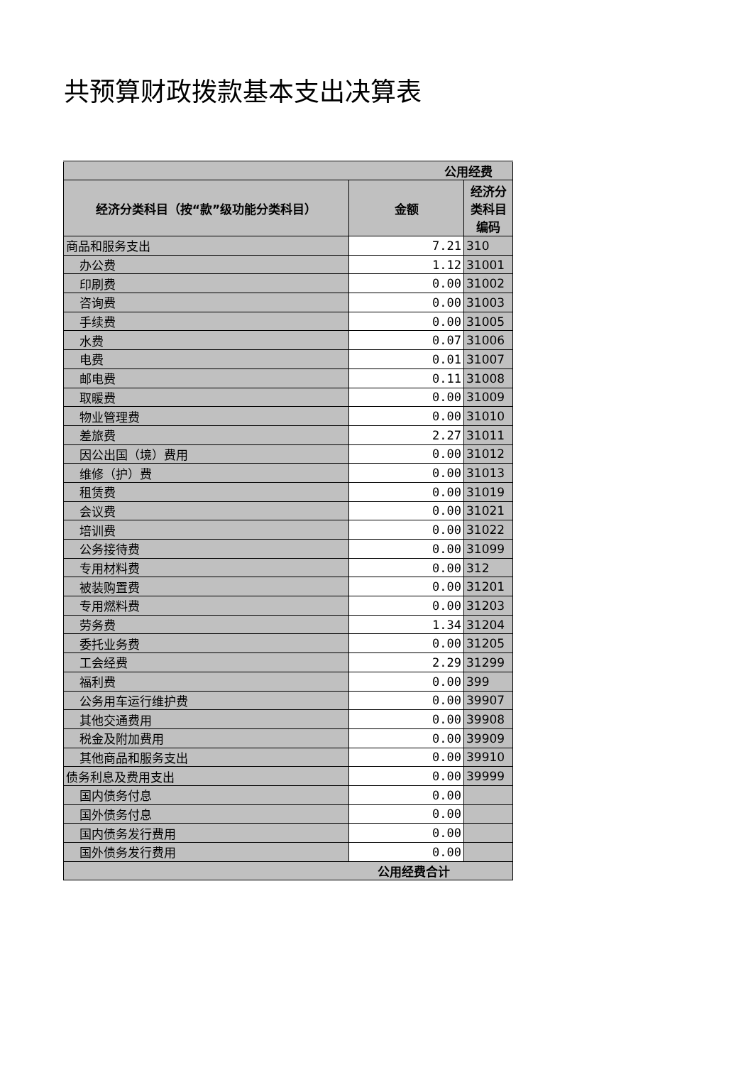共预算财政拨款基本支出决算表
| 公用经费 | | |
| --- | --- | --- |
| 经济分类科目（按“款”级功能分类科目） | 金额 | 经济分类科目编码 |
| 商品和服务支出 | 7.21 | 310 |
| 办公费 | 1.12 | 31001 |
| 印刷费 | 0.00 | 31002 |
| 咨询费 | 0.00 | 31003 |
| 手续费 | 0.00 | 31005 |
| 水费 | 0.07 | 31006 |
| 电费 | 0.01 | 31007 |
| 邮电费 | 0.11 | 31008 |
| 取暖费 | 0.00 | 31009 |
| 物业管理费 | 0.00 | 31010 |
| 差旅费 | 2.27 | 31011 |
| 因公出国（境）费用 | 0.00 | 31012 |
| 维修（护）费 | 0.00 | 31013 |
| 租赁费 | 0.00 | 31019 |
| 会议费 | 0.00 | 31021 |
| 培训费 | 0.00 | 31022 |
| 公务接待费 | 0.00 | 31099 |
| 专用材料费 | 0.00 | 312 |
| 被装购置费 | 0.00 | 31201 |
| 专用燃料费 | 0.00 | 31203 |
| 劳务费 | 1.34 | 31204 |
| 委托业务费 | 0.00 | 31205 |
| 工会经费 | 2.29 | 31299 |
| 福利费 | 0.00 | 399 |
| 公务用车运行维护费 | 0.00 | 39907 |
| 其他交通费用 | 0.00 | 39908 |
| 税金及附加费用 | 0.00 | 39909 |
| 其他商品和服务支出 | 0.00 | 39910 |
| 债务利息及费用支出 | 0.00 | 39999 |
| 国内债务付息 | 0.00 | |
| 国外债务付息 | 0.00 | |
| 国内债务发行费用 | 0.00 | |
| 国外债务发行费用 | 0.00 | |
| 公用经费合计 | | |